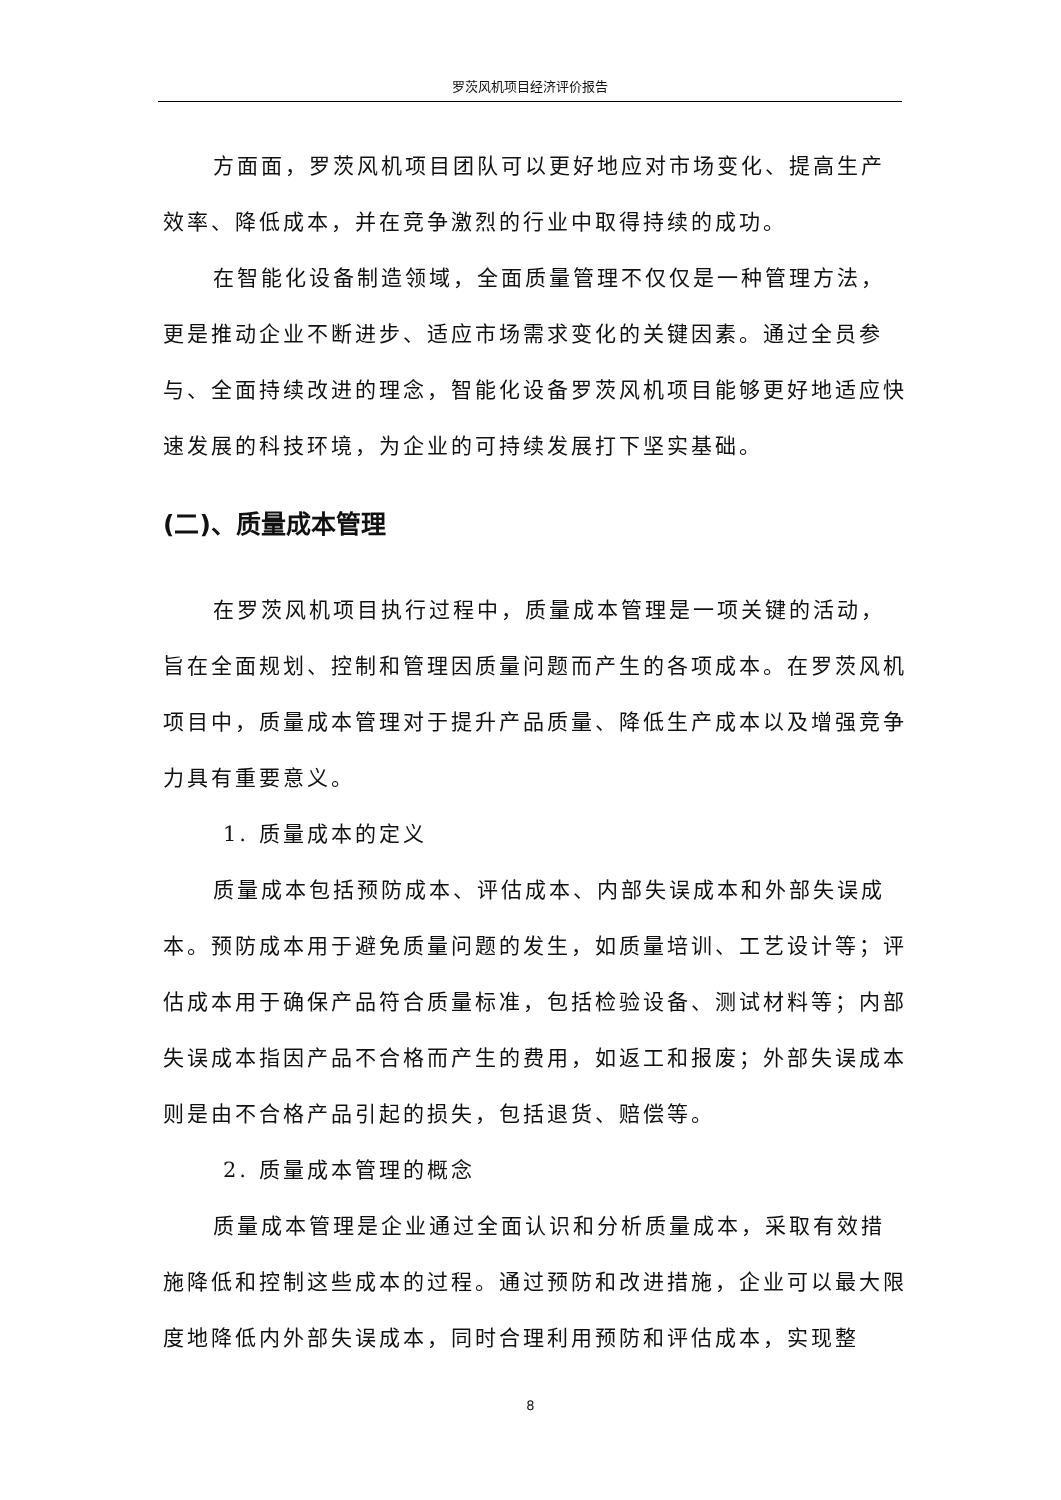罗茨风机项目经济评价报告
方面面，罗茨风机项目团队可以更好地应对市场变化、提高生产效率、降低成本，并在竞争激烈的行业中取得持续的成功。
在智能化设备制造领域，全面质量管理不仅仅是一种管理方法，更是推动企业不断进步、适应市场需求变化的关键因素。通过全员参与、全面持续改进的理念，智能化设备罗茨风机项目能够更好地适应快速发展的科技环境，为企业的可持续发展打下坚实基础。
(二)、质量成本管理
在罗茨风机项目执行过程中，质量成本管理是一项关键的活动，旨在全面规划、控制和管理因质量问题而产生的各项成本。在罗茨风机项目中，质量成本管理对于提升产品质量、降低生产成本以及增强竞争力具有重要意义。
1. 质量成本的定义
质量成本包括预防成本、评估成本、内部失误成本和外部失误成本。预防成本用于避免质量问题的发生，如质量培训、工艺设计等；评估成本用于确保产品符合质量标准，包括检验设备、测试材料等；内部失误成本指因产品不合格而产生的费用，如返工和报废；外部失误成本则是由不合格产品引起的损失，包括退货、赔偿等。
2. 质量成本管理的概念
质量成本管理是企业通过全面认识和分析质量成本，采取有效措施降低和控制这些成本的过程。通过预防和改进措施，企业可以最大限度地降低内外部失误成本，同时合理利用预防和评估成本，实现整
8